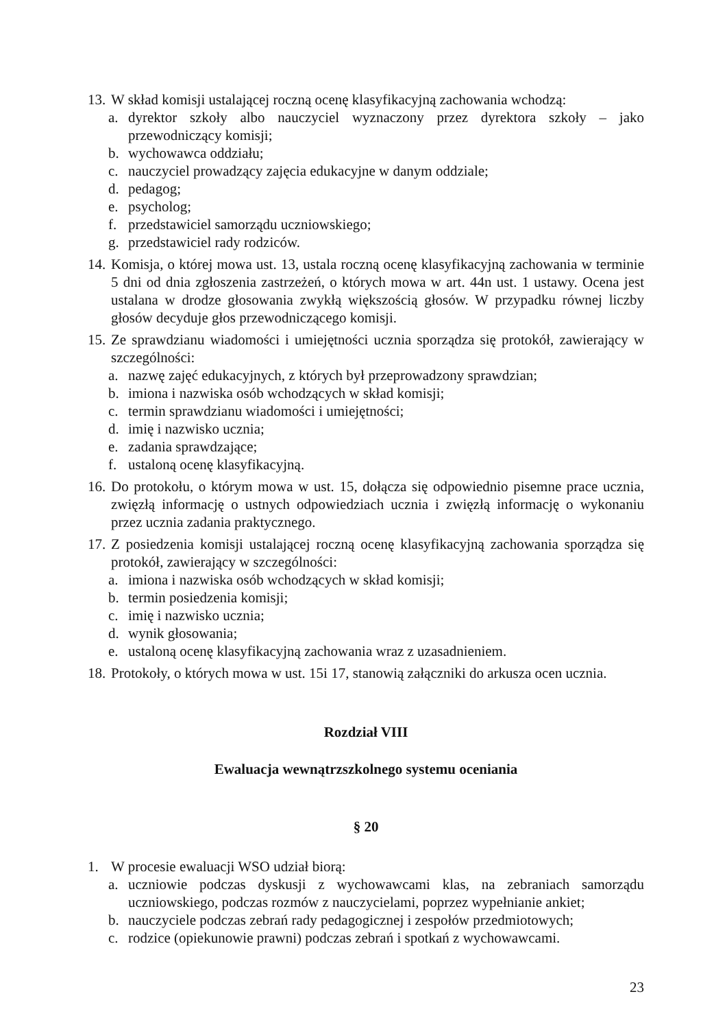13.
W skład komisji ustalającej roczną ocenę klasyfikacyjną zachowania wchodzą:
a. dyrektor szkoły albo nauczyciel wyznaczony przez dyrektora szkoły – jako przewodniczący komisji;
b. wychowawca oddziału;
c. nauczyciel prowadzący zajęcia edukacyjne w danym oddziale;
d. pedagog;
e. psycholog;
f. przedstawiciel samorządu uczniowskiego;
g. przedstawiciel rady rodziców.
14.
Komisja, o której mowa ust. 13, ustala roczną ocenę klasyfikacyjną zachowania w terminie 5 dni od dnia zgłoszenia zastrzeżeń, o których mowa w art. 44n ust. 1 ustawy. Ocena jest ustalana w drodze głosowania zwykłą większością głosów. W przypadku równej liczby głosów decyduje głos przewodniczącego komisji.
15.
Ze sprawdzianu wiadomości i umiejętności ucznia sporządza się protokół, zawierający w szczególności:
a. nazwę zajęć edukacyjnych, z których był przeprowadzony sprawdzian;
b. imiona i nazwiska osób wchodzących w skład komisji;
c. termin sprawdzianu wiadomości i umiejętności;
d. imię i nazwisko ucznia;
e. zadania sprawdzające;
f. ustaloną ocenę klasyfikacyjną.
16.
Do protokołu, o którym mowa w ust. 15, dołącza się odpowiednio pisemne prace ucznia, zwięzłą informację o ustnych odpowiedziach ucznia i zwięzłą informację o wykonaniu przez ucznia zadania praktycznego.
17.
Z posiedzenia komisji ustalającej roczną ocenę klasyfikacyjną zachowania sporządza się protokół, zawierający w szczególności:
a. imiona i nazwiska osób wchodzących w skład komisji;
b. termin posiedzenia komisji;
c. imię i nazwisko ucznia;
d. wynik głosowania;
e. ustaloną ocenę klasyfikacyjną zachowania wraz z uzasadnieniem.
18.
Protokoły, o których mowa w ust. 15i 17, stanowią załączniki do arkusza ocen ucznia.
Rozdział VIII
Ewaluacja wewnątrzszkolnego systemu oceniania
§ 20
1. W procesie ewaluacji WSO udział biorą:
a. uczniowie podczas dyskusji z wychowawcami klas, na zebraniach samorządu uczniowskiego, podczas rozmów z nauczycielami, poprzez wypełnianie ankiet;
b. nauczyciele podczas zebrań rady pedagogicznej i zespołów przedmiotowych;
c. rodzice (opiekunowie prawni) podczas zebrań i spotkań z wychowawcami.
23